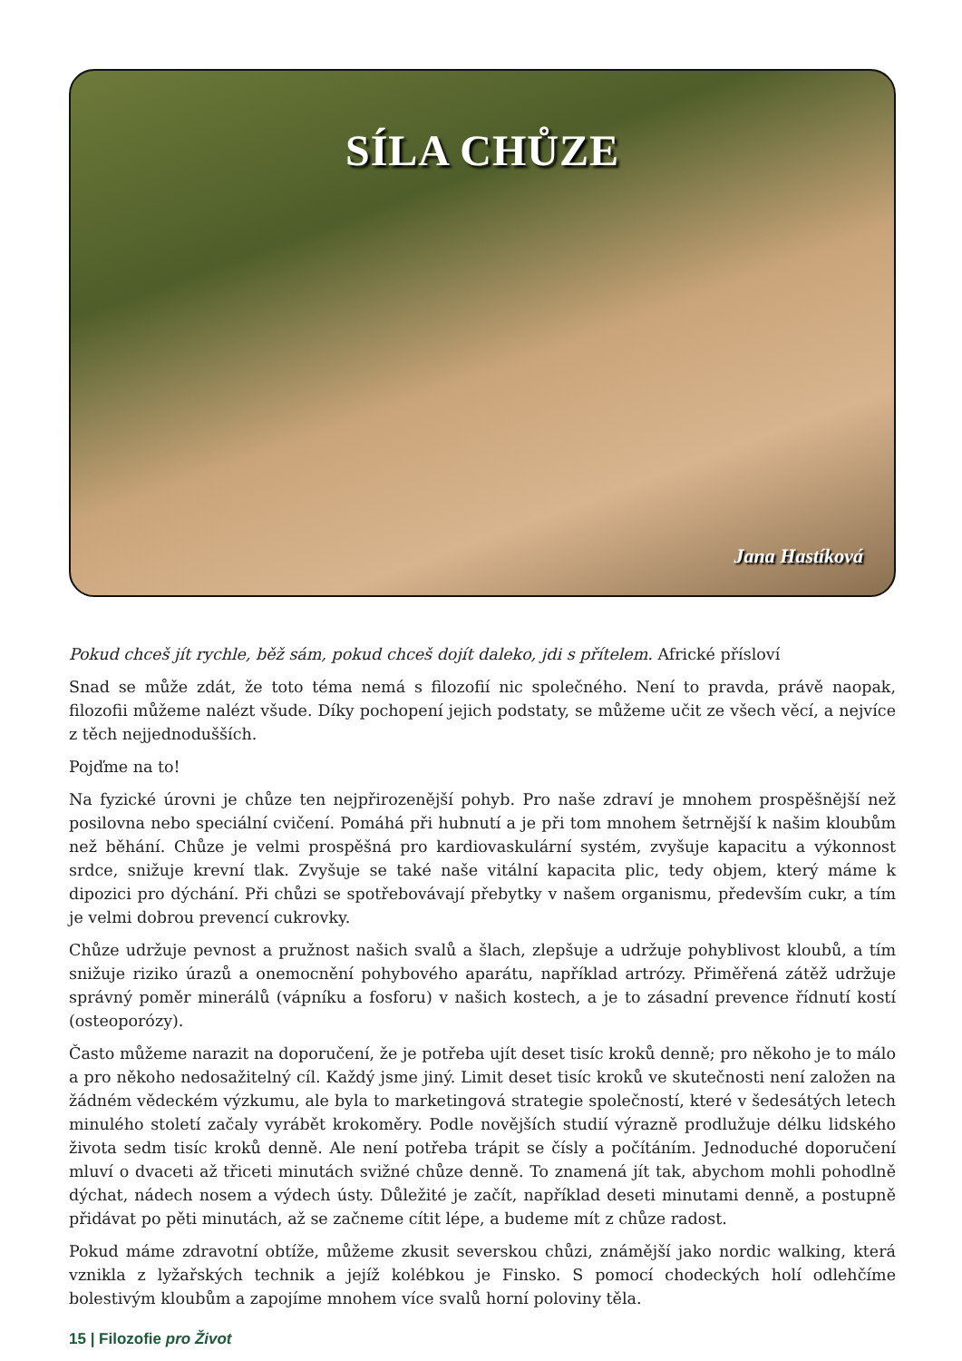SÍLA CHŮZE
Jana Hastíková
Pokud chceš jít rychle, běž sám, pokud chceš dojít daleko, jdi s přítelem. Africké přísloví
Snad se může zdát, že toto téma nemá s filozofií nic společného. Není to pravda, právě naopak, filozofii můžeme nalézt všude. Díky pochopení jejich podstaty, se můžeme učit ze všech věcí, a nejvíce z těch nejjednodušších.
Pojďme na to!
Na fyzické úrovni je chůze ten nejpřirozenější pohyb. Pro naše zdraví je mnohem prospěšnější než posilovna nebo speciální cvičení. Pomáhá při hubnutí a je při tom mnohem šetrnější k našim kloubům než běhání. Chůze je velmi prospěšná pro kardiovaskulární systém, zvyšuje kapacitu a výkonnost srdce, snižuje krevní tlak. Zvyšuje se také naše vitální kapacita plic, tedy objem, který máme k dipozici pro dýchání. Při chůzi se spotřebovávají přebytky v našem organismu, především cukr, a tím je velmi dobrou prevencí cukrovky.
Chůze udržuje pevnost a pružnost našich svalů a šlach, zlepšuje a udržuje pohyblivost kloubů, a tím snižuje riziko úrazů a onemocnění pohybového aparátu, například artrózy. Přiměřená zátěž udržuje správný poměr minerálů (vápníku a fosforu) v našich kostech, a je to zásadní prevence řídnutí kostí (osteoporózy).
Často můžeme narazit na doporučení, že je potřeba ujít deset tisíc kroků denně; pro někoho je to málo a pro někoho nedosažitelný cíl. Každý jsme jiný. Limit deset tisíc kroků ve skutečnosti není založen na žádném vědeckém výzkumu, ale byla to marketingová strategie společností, které v šedesátých letech minulého století začaly vyrábět krokoměry. Podle novějších studií výrazně prodlužuje délku lidského života sedm tisíc kroků denně. Ale není potřeba trápit se čísly a počítáním. Jednoduché doporučení mluví o dvaceti až třiceti minutách svižné chůze denně. To znamená jít tak, abychom mohli pohodlně dýchat, nádech nosem a výdech ústy. Důležité je začít, například deseti minutami denně, a postupně přidávat po pěti minutách, až se začneme cítit lépe, a budeme mít z chůze radost.
Pokud máme zdravotní obtíže, můžeme zkusit severskou chůzi, známější jako nordic walking, která vznikla z lyžařských technik a jejíž kolébkou je Finsko. S pomocí chodeckých holí odlehčíme bolestivým kloubům a zapojíme mnohem více svalů horní poloviny těla.
15 | Filozofie pro Život